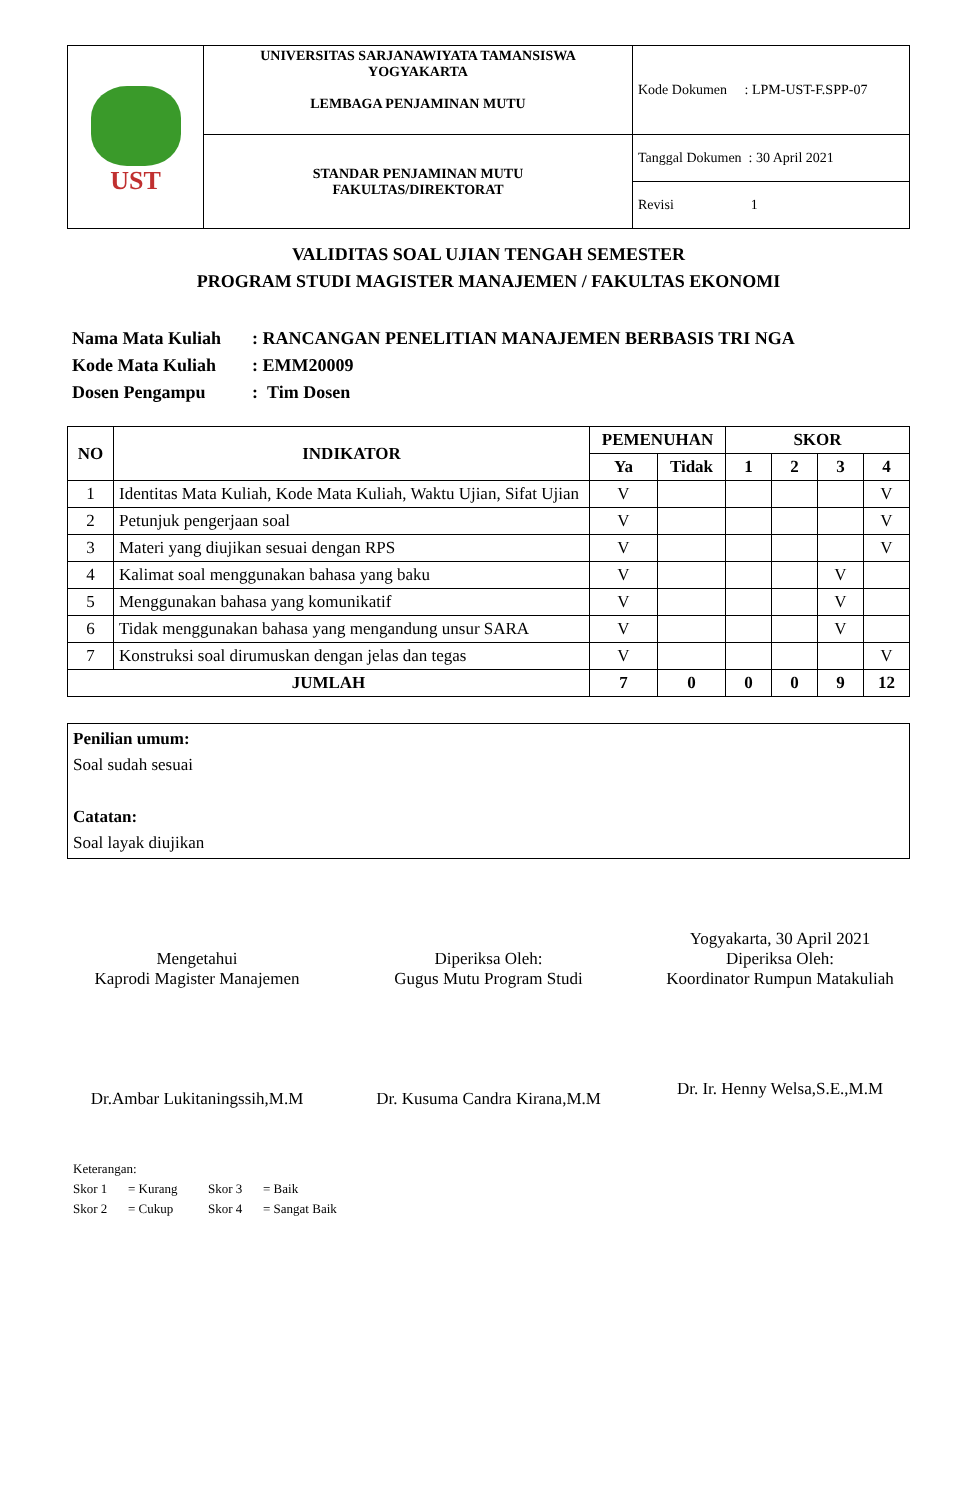| UST | UNIVERSITAS SARJANAWIYATA TAMANSISWA YOGYAKARTA LEMBAGA PENJAMINAN MUTU | Kode Dokumen : LPM-UST-F.SPP-07 |
| | STANDAR PENJAMINAN MUTU FAKULTAS/DIREKTORAT | Tanggal Dokumen : 30 April 2021 |
| | | Revisi 1 |
VALIDITAS SOAL UJIAN TENGAH SEMESTER
PROGRAM STUDI MAGISTER MANAJEMEN / FAKULTAS EKONOMI
Nama Mata Kuliah: RANCANGAN PENELITIAN MANAJEMEN BERBASIS TRI NGA
Kode Mata Kuliah: EMM20009
Dosen Pengampu: Tim Dosen
| NO | INDIKATOR | PEMENUHAN | | SKOR | | | |
| --- | --- | --- | --- | --- | --- | --- | --- |
| | | Ya | Tidak | 1 | 2 | 3 | 4 |
| 1 | Identitas Mata Kuliah, Kode Mata Kuliah, Waktu Ujian, Sifat Ujian | V | | | | | V |
| 2 | Petunjuk pengerjaan soal | V | | | | | V |
| 3 | Materi yang diujikan sesuai dengan RPS | V | | | | | V |
| 4 | Kalimat soal menggunakan bahasa yang baku | V | | | | V | |
| 5 | Menggunakan bahasa yang komunikatif | V | | | | V | |
| 6 | Tidak menggunakan bahasa yang mengandung unsur SARA | V | | | | V | |
| 7 | Konstruksi soal dirumuskan dengan jelas dan tegas | V | | | | | V |
| JUMLAH | | 7 | 0 | 0 | 0 | 9 | 12 |
Penilian umum:
Soal sudah sesuai
Catatan:
Soal layak diujikan
Mengetahui
Kaprodi Magister Manajemen
Dr.Ambar Lukitaningssih,M.M
Diperiksa Oleh:
Gugus Mutu Program Studi
Dr. Kusuma Candra Kirana,M.M
Yogyakarta, 30 April 2021
Diperiksa Oleh:
Koordinator Rumpun Matakuliah
Dr. Ir. Henny Welsa,S.E.,M.M
Keterangan:
Skor 1 = Kurang Skor 3 = Baik
Skor 2 = Cukup Skor 4 = Sangat Baik